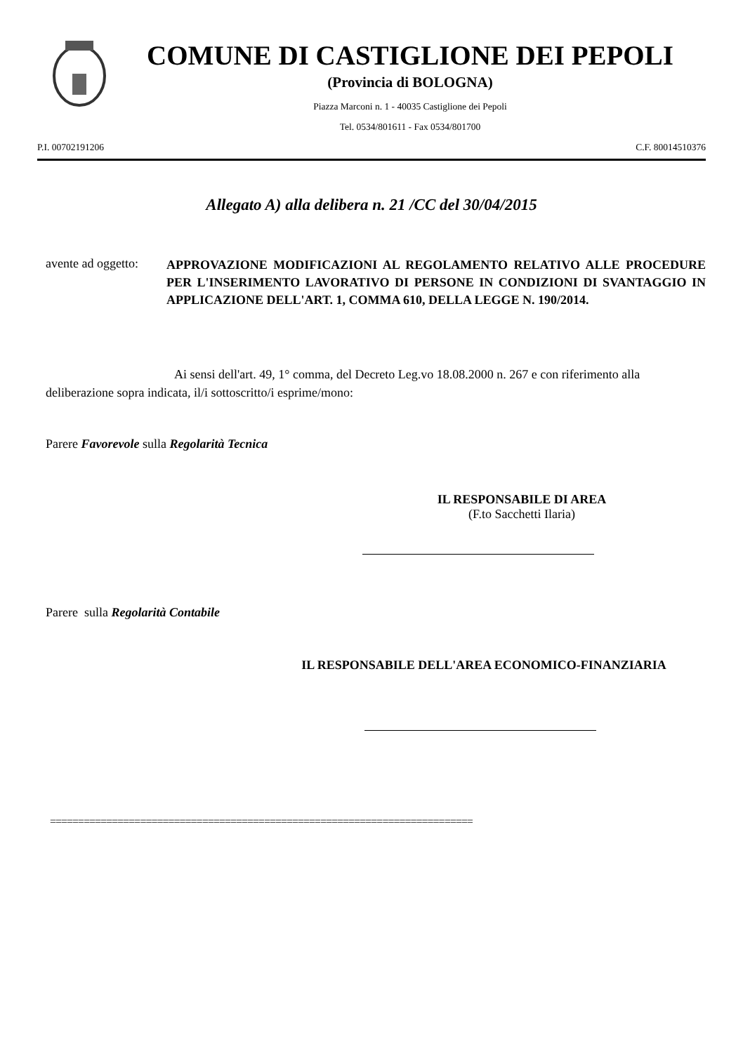COMUNE DI CASTIGLIONE DEI PEPOLI
(Provincia di BOLOGNA)
Piazza Marconi n. 1 - 40035 Castiglione dei Pepoli
Tel. 0534/801611 - Fax 0534/801700
P.I. 00702191206 C.F. 80014510376
Allegato A) alla delibera n. 21 /CC del 30/04/2015
avente ad oggetto:
APPROVAZIONE MODIFICAZIONI AL REGOLAMENTO RELATIVO ALLE PROCEDURE PER L'INSERIMENTO LAVORATIVO DI PERSONE IN CONDIZIONI DI SVANTAGGIO IN APPLICAZIONE DELL'ART. 1, COMMA 610, DELLA LEGGE N. 190/2014.
Ai sensi dell'art. 49, 1° comma, del Decreto Leg.vo 18.08.2000 n. 267 e con riferimento alla deliberazione sopra indicata, il/i sottoscritto/i esprime/mono:
Parere Favorevole sulla Regolarità Tecnica
IL RESPONSABILE DI AREA
(F.to Sacchetti Ilaria)
Parere sulla Regolarità Contabile
IL RESPONSABILE DELL'AREA ECONOMICO-FINANZIARIA
===========================================================================